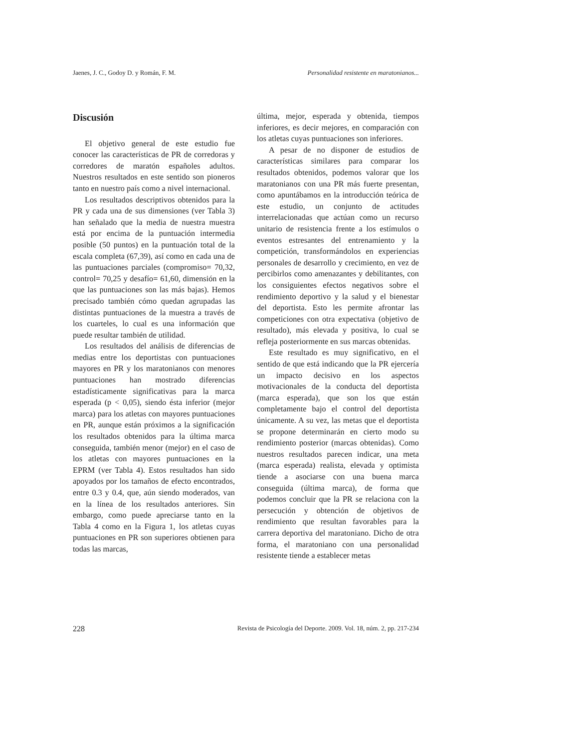Jaenes, J. C., Godoy D. y Román, F. M. Personalidad resistente en maratonianos...
Discusión
El objetivo general de este estudio fue conocer las características de PR de corredoras y corredores de maratón españoles adultos. Nuestros resultados en este sentido son pioneros tanto en nuestro país como a nivel internacional.
Los resultados descriptivos obtenidos para la PR y cada una de sus dimensiones (ver Tabla 3) han señalado que la media de nuestra muestra está por encima de la puntuación intermedia posible (50 puntos) en la puntuación total de la escala completa (67,39), así como en cada una de las puntuaciones parciales (compromiso= 70,32, control= 70,25 y desafío= 61,60, dimensión en la que las puntuaciones son las más bajas). Hemos precisado también cómo quedan agrupadas las distintas puntuaciones de la muestra a través de los cuarteles, lo cual es una información que puede resultar también de utilidad.
Los resultados del análisis de diferencias de medias entre los deportistas con puntuaciones mayores en PR y los maratonianos con menores puntuaciones han mostrado diferencias estadísticamente significativas para la marca esperada (p < 0,05), siendo ésta inferior (mejor marca) para los atletas con mayores puntuaciones en PR, aunque están próximos a la significación los resultados obtenidos para la última marca conseguida, también menor (mejor) en el caso de los atletas con mayores puntuaciones en la EPRM (ver Tabla 4). Estos resultados han sido apoyados por los tamaños de efecto encontrados, entre 0.3 y 0.4, que, aún siendo moderados, van en la línea de los resultados anteriores. Sin embargo, como puede apreciarse tanto en la Tabla 4 como en la Figura 1, los atletas cuyas puntuaciones en PR son superiores obtienen para todas las marcas,
última, mejor, esperada y obtenida, tiempos inferiores, es decir mejores, en comparación con los atletas cuyas puntuaciones son inferiores.
A pesar de no disponer de estudios de características similares para comparar los resultados obtenidos, podemos valorar que los maratonianos con una PR más fuerte presentan, como apuntábamos en la introducción teórica de este estudio, un conjunto de actitudes interrelacionadas que actúan como un recurso unitario de resistencia frente a los estímulos o eventos estresantes del entrenamiento y la competición, transformándolos en experiencias personales de desarrollo y crecimiento, en vez de percibirlos como amenazantes y debilitantes, con los consiguientes efectos negativos sobre el rendimiento deportivo y la salud y el bienestar del deportista. Esto les permite afrontar las competiciones con otra expectativa (objetivo de resultado), más elevada y positiva, lo cual se refleja posteriormente en sus marcas obtenidas.
Este resultado es muy significativo, en el sentido de que está indicando que la PR ejercería un impacto decisivo en los aspectos motivacionales de la conducta del deportista (marca esperada), que son los que están completamente bajo el control del deportista únicamente. A su vez, las metas que el deportista se propone determinarán en cierto modo su rendimiento posterior (marcas obtenidas). Como nuestros resultados parecen indicar, una meta (marca esperada) realista, elevada y optimista tiende a asociarse con una buena marca conseguida (última marca), de forma que podemos concluir que la PR se relaciona con la persecución y obtención de objetivos de rendimiento que resultan favorables para la carrera deportiva del maratoniano. Dicho de otra forma, el maratoniano con una personalidad resistente tiende a establecer metas
228 Revista de Psicología del Deporte. 2009. Vol. 18, núm. 2, pp. 217-234